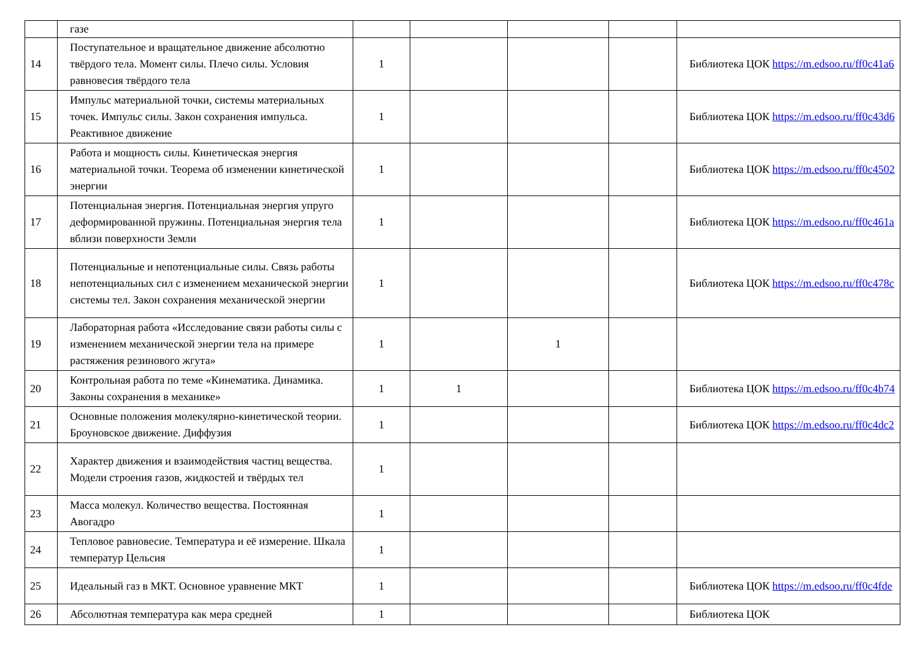| | газе | | | | | |
| 14 | Поступательное и вращательное движение абсолютно твёрдого тела. Момент силы. Плечо силы. Условия равновесия твёрдого тела | 1 | | | | Библиотека ЦОК https://m.edsoo.ru/ff0c41a6 |
| 15 | Импульс материальной точки, системы материальных точек. Импульс силы. Закон сохранения импульса. Реактивное движение | 1 | | | | Библиотека ЦОК https://m.edsoo.ru/ff0c43d6 |
| 16 | Работа и мощность силы. Кинетическая энергия материальной точки. Теорема об изменении кинетической энергии | 1 | | | | Библиотека ЦОК https://m.edsoo.ru/ff0c4502 |
| 17 | Потенциальная энергия. Потенциальная энергия упруго деформированной пружины. Потенциальная энергия тела вблизи поверхности Земли | 1 | | | | Библиотека ЦОК https://m.edsoo.ru/ff0c461a |
| 18 | Потенциальные и непотенциальные силы. Связь работы непотенциальных сил с изменением механической энергии системы тел. Закон сохранения механической энергии | 1 | | | | Библиотека ЦОК https://m.edsoo.ru/ff0c478c |
| 19 | Лабораторная работа «Исследование связи работы силы с изменением механической энергии тела на примере растяжения резинового жгута» | 1 | | 1 | | |
| 20 | Контрольная работа по теме «Кинематика. Динамика. Законы сохранения в механике» | 1 | 1 | | | Библиотека ЦОК https://m.edsoo.ru/ff0c4b74 |
| 21 | Основные положения молекулярно-кинетической теории. Броуновское движение. Диффузия | 1 | | | | Библиотека ЦОК https://m.edsoo.ru/ff0c4dc2 |
| 22 | Характер движения и взаимодействия частиц вещества. Модели строения газов, жидкостей и твёрдых тел | 1 | | | | |
| 23 | Масса молекул. Количество вещества. Постоянная Авогадро | 1 | | | | |
| 24 | Тепловое равновесие. Температура и её измерение. Шкала температур Цельсия | 1 | | | | |
| 25 | Идеальный газ в МКТ. Основное уравнение МКТ | 1 | | | | Библиотека ЦОК https://m.edsoo.ru/ff0c4fde |
| 26 | Абсолютная температура как мера средней | 1 | | | | Библиотека ЦОК |